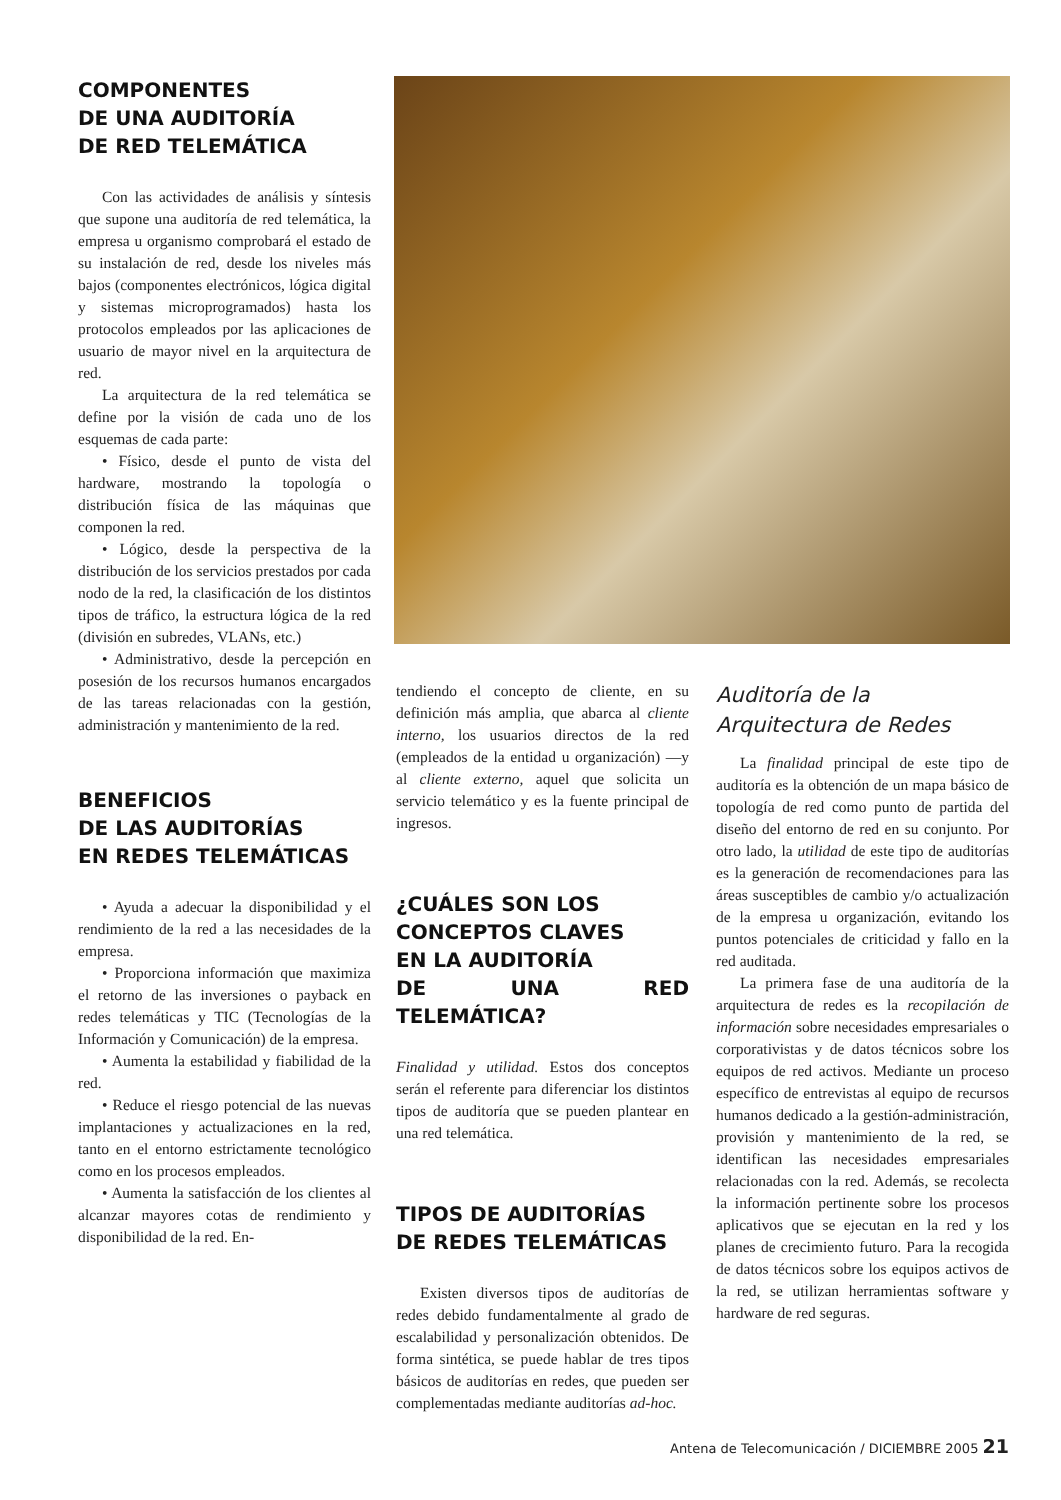COMPONENTES
DE UNA AUDITORÍA
DE RED TELEMÁTICA
Con las actividades de análisis y síntesis que supone una auditoría de red telemática, la empresa u organismo comprobará el estado de su instalación de red, desde los niveles más bajos (componentes electrónicos, lógica digital y sistemas microprogramados) hasta los protocolos empleados por las aplicaciones de usuario de mayor nivel en la arquitectura de red.
La arquitectura de la red telemática se define por la visión de cada uno de los esquemas de cada parte:
• Físico, desde el punto de vista del hardware, mostrando la topología o distribución física de las máquinas que componen la red.
• Lógico, desde la perspectiva de la distribución de los servicios prestados por cada nodo de la red, la clasificación de los distintos tipos de tráfico, la estructura lógica de la red (división en subredes, VLANs, etc.)
• Administrativo, desde la percepción en posesión de los recursos humanos encargados de las tareas relacionadas con la gestión, administración y mantenimiento de la red.
BENEFICIOS
DE LAS AUDITORÍAS
EN REDES TELEMÁTICAS
• Ayuda a adecuar la disponibilidad y el rendimiento de la red a las necesidades de la empresa.
• Proporciona información que maximiza el retorno de las inversiones o payback en redes telemáticas y TIC (Tecnologías de la Información y Comunicación) de la empresa.
• Aumenta la estabilidad y fiabilidad de la red.
• Reduce el riesgo potencial de las nuevas implantaciones y actualizaciones en la red, tanto en el entorno estrictamente tecnológico como en los procesos empleados.
• Aumenta la satisfacción de los clientes al alcanzar mayores cotas de rendimiento y disponibilidad de la red. En-
tendiendo el concepto de cliente, en su definición más amplia, que abarca al cliente interno, los usuarios directos de la red (empleados de la entidad u organización) —y al cliente externo, aquel que solicita un servicio telemático y es la fuente principal de ingresos.
¿CUÁLES SON LOS
CONCEPTOS CLAVES
EN LA AUDITORÍA
DE UNA RED TELEMÁTICA?
Finalidad y utilidad. Estos dos conceptos serán el referente para diferenciar los distintos tipos de auditoría que se pueden plantear en una red telemática.
TIPOS DE AUDITORÍAS
DE REDES TELEMÁTICAS
Existen diversos tipos de auditorías de redes debido fundamentalmente al grado de escalabilidad y personalización obtenidos. De forma sintética, se puede hablar de tres tipos básicos de auditorías en redes, que pueden ser complementadas mediante auditorías ad-hoc.
Auditoría de la
Arquitectura de Redes
La finalidad principal de este tipo de auditoría es la obtención de un mapa básico de topología de red como punto de partida del diseño del entorno de red en su conjunto. Por otro lado, la utilidad de este tipo de auditorías es la generación de recomendaciones para las áreas susceptibles de cambio y/o actualización de la empresa u organización, evitando los puntos potenciales de criticidad y fallo en la red auditada.
La primera fase de una auditoría de la arquitectura de redes es la recopilación de información sobre necesidades empresariales o corporativistas y de datos técnicos sobre los equipos de red activos. Mediante un proceso específico de entrevistas al equipo de recursos humanos dedicado a la gestión-administración, provisión y mantenimiento de la red, se identifican las necesidades empresariales relacionadas con la red. Además, se recolecta la información pertinente sobre los procesos aplicativos que se ejecutan en la red y los planes de crecimiento futuro. Para la recogida de datos técnicos sobre los equipos activos de la red, se utilizan herramientas software y hardware de red seguras.
Antena de Telecomunicación / DICIEMBRE 2005 21